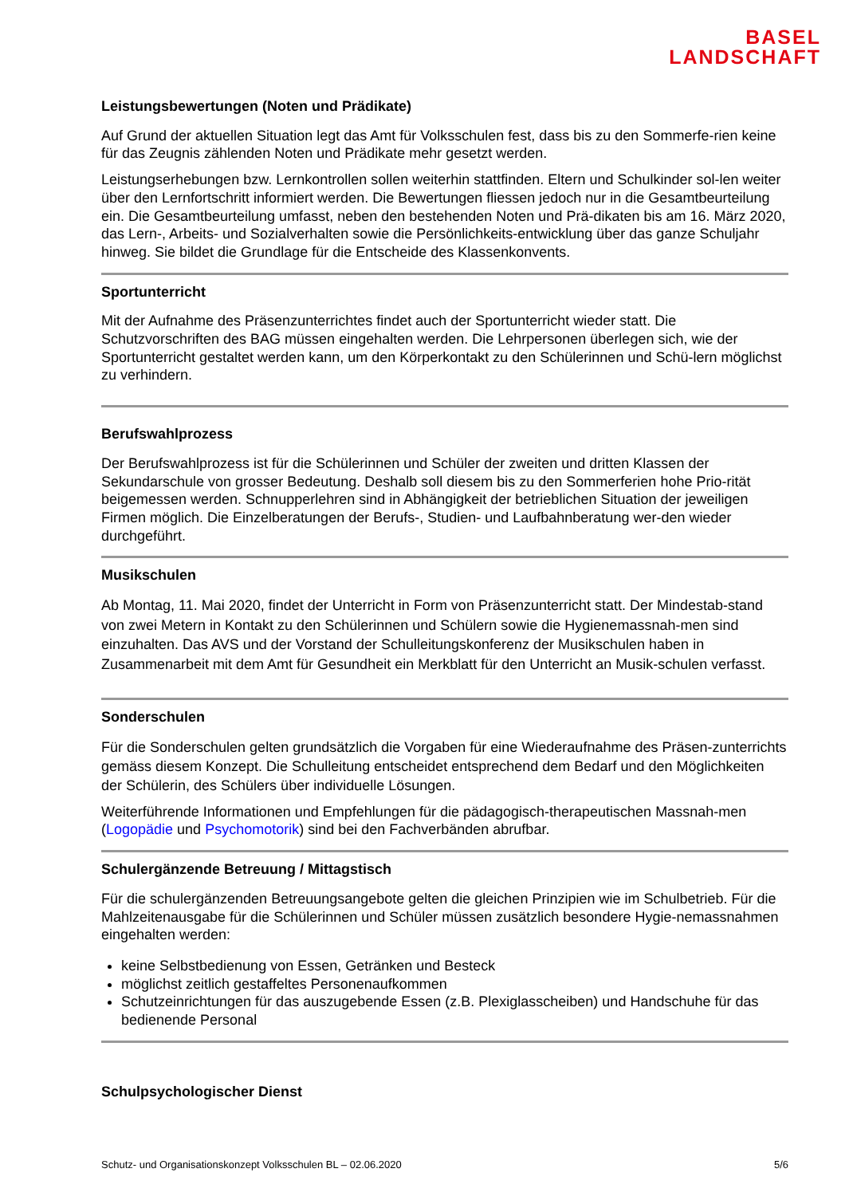BASEL
LANDSCHAFT
Leistungsbewertungen (Noten und Prädikate)
Auf Grund der aktuellen Situation legt das Amt für Volksschulen fest, dass bis zu den Sommerfe-rien keine für das Zeugnis zählenden Noten und Prädikate mehr gesetzt werden.
Leistungserhebungen bzw. Lernkontrollen sollen weiterhin stattfinden. Eltern und Schulkinder sol-len weiter über den Lernfortschritt informiert werden. Die Bewertungen fliessen jedoch nur in die Gesamtbeurteilung ein. Die Gesamtbeurteilung umfasst, neben den bestehenden Noten und Prä-dikaten bis am 16. März 2020, das Lern-, Arbeits- und Sozialverhalten sowie die Persönlichkeits-entwicklung über das ganze Schuljahr hinweg. Sie bildet die Grundlage für die Entscheide des Klassenkonvents.
Sportunterricht
Mit der Aufnahme des Präsenzunterrichtes findet auch der Sportunterricht wieder statt. Die Schutzvorschriften des BAG müssen eingehalten werden. Die Lehrpersonen überlegen sich, wie der Sportunterricht gestaltet werden kann, um den Körperkontakt zu den Schülerinnen und Schü-lern möglichst zu verhindern.
Berufswahlprozess
Der Berufswahlprozess ist für die Schülerinnen und Schüler der zweiten und dritten Klassen der Sekundarschule von grosser Bedeutung. Deshalb soll diesem bis zu den Sommerferien hohe Prio-rität beigemessen werden. Schnupperlehren sind in Abhängigkeit der betrieblichen Situation der jeweiligen Firmen möglich. Die Einzelberatungen der Berufs-, Studien- und Laufbahnberatung wer-den wieder durchgeführt.
Musikschulen
Ab Montag, 11. Mai 2020, findet der Unterricht in Form von Präsenzunterricht statt. Der Mindestab-stand von zwei Metern in Kontakt zu den Schülerinnen und Schülern sowie die Hygienemassnah-men sind einzuhalten. Das AVS und der Vorstand der Schulleitungskonferenz der Musikschulen haben in Zusammenarbeit mit dem Amt für Gesundheit ein Merkblatt für den Unterricht an Musik-schulen verfasst.
Sonderschulen
Für die Sonderschulen gelten grundsätzlich die Vorgaben für eine Wiederaufnahme des Präsen-zunterrichts gemäss diesem Konzept. Die Schulleitung entscheidet entsprechend dem Bedarf und den Möglichkeiten der Schülerin, des Schülers über individuelle Lösungen.
Weiterführende Informationen und Empfehlungen für die pädagogisch-therapeutischen Massnah-men (Logopädie und Psychomotorik) sind bei den Fachverbänden abrufbar.
Schulergänzende Betreuung / Mittagstisch
Für die schulergänzenden Betreuungsangebote gelten die gleichen Prinzipien wie im Schulbetrieb. Für die Mahlzeitenausgabe für die Schülerinnen und Schüler müssen zusätzlich besondere Hygie-nemassnahmen eingehalten werden:
keine Selbstbedienung von Essen, Getränken und Besteck
möglichst zeitlich gestaffeltes Personenaufkommen
Schutzeinrichtungen für das auszugebende Essen (z.B. Plexiglasscheiben) und Handschuhe für das bedienende Personal
Schulpsychologischer Dienst
Schutz- und Organisationskonzept Volksschulen BL – 02.06.2020 5/6